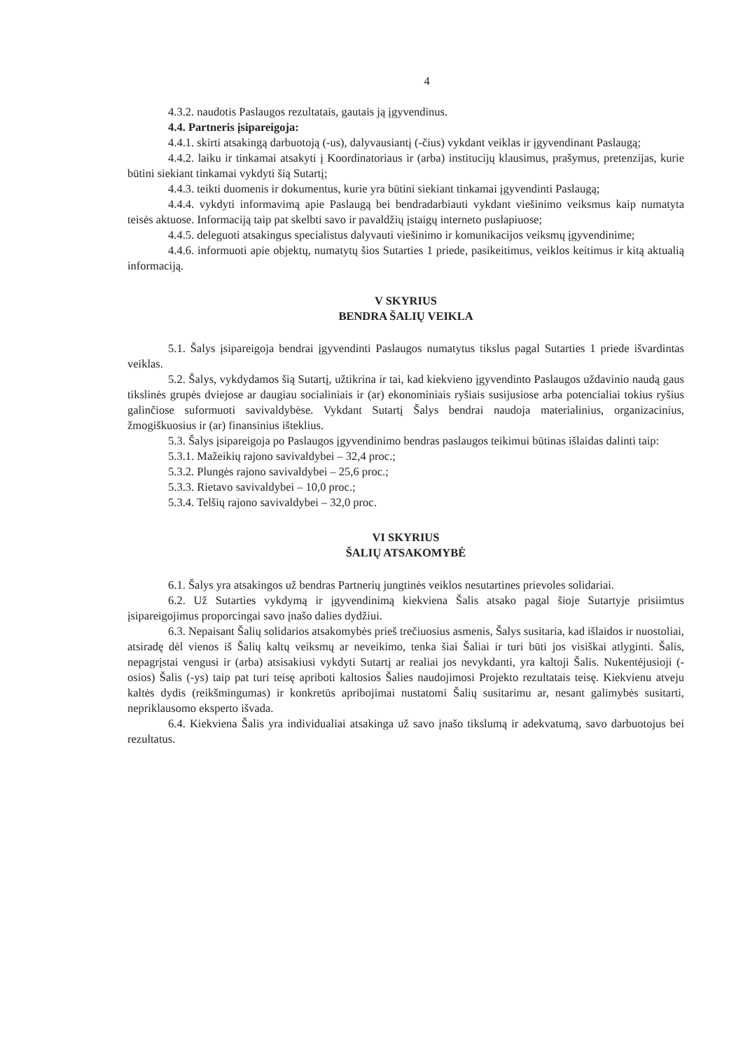4
4.3.2. naudotis Paslaugos rezultatais, gautais ją įgyvendinus.
4.4. Partneris įsipareigoja:
4.4.1. skirti atsakingą darbuotoją (-us), dalyvausiantį (-čius) vykdant veiklas ir įgyvendinant Paslaugą;
4.4.2. laiku ir tinkamai atsakyti į Koordinatoriaus ir (arba) institucijų klausimus, prašymus, pretenzijas, kurie būtini siekiant tinkamai vykdyti šią Sutartį;
4.4.3. teikti duomenis ir dokumentus, kurie yra būtini siekiant tinkamai įgyvendinti Paslaugą;
4.4.4. vykdyti informavimą apie Paslaugą bei bendradarbiauti vykdant viešinimo veiksmus kaip numatyta teisės aktuose. Informaciją taip pat skelbti savo ir pavaldžių įstaigų interneto puslapiuose;
4.4.5. deleguoti atsakingus specialistus dalyvauti viešinimo ir komunikacijos veiksmų įgyvendinime;
4.4.6. informuoti apie objektų, numatytų šios Sutarties 1 priede, pasikeitimus, veiklos keitimus ir kitą aktualią informaciją.
V SKYRIUS
BENDRA ŠALIŲ VEIKLA
5.1. Šalys įsipareigoja bendrai įgyvendinti Paslaugos numatytus tikslus pagal Sutarties 1 priede išvardintas veiklas.
5.2. Šalys, vykdydamos šią Sutartį, užtikrina ir tai, kad kiekvieno įgyvendinto Paslaugos uždavinio naudą gaus tikslinės grupės dviejose ar daugiau socialiniais ir (ar) ekonominiais ryšiais susijusiose arba potencialiai tokius ryšius galinčiose suformuoti savivaldybėse. Vykdant Sutartį Šalys bendrai naudoja materialinius, organizacinius, žmogiškuosius ir (ar) finansinius išteklius.
5.3. Šalys įsipareigoja po Paslaugos įgyvendinimo bendras paslaugos teikimui būtinas išlaidas dalinti taip:
5.3.1. Mažeikių rajono savivaldybei – 32,4 proc.;
5.3.2. Plungės rajono savivaldybei – 25,6 proc.;
5.3.3. Rietavo savivaldybei – 10,0 proc.;
5.3.4. Telšių rajono savivaldybei – 32,0 proc.
VI SKYRIUS
ŠALIŲ ATSAKOMYBĖ
6.1. Šalys yra atsakingos už bendras Partnerių jungtinės veiklos nesutartines prievoles solidariai.
6.2. Už Sutarties vykdymą ir įgyvendinimą kiekviena Šalis atsako pagal šioje Sutartyje prisiimtus įsipareigojimus proporcingai savo įnašo dalies dydžiui.
6.3. Nepaisant Šalių solidarios atsakomybės prieš trečiuosius asmenis, Šalys susitaria, kad išlaidos ir nuostoliai, atsiradę dėl vienos iš Šalių kaltų veiksmų ar neveikimo, tenka šiai Šaliai ir turi būti jos visiškai atlyginti. Šalis, nepagrįstai vengusi ir (arba) atsisakiusi vykdyti Sutartį ar realiai jos nevykdanti, yra kaltoji Šalis. Nukentėjusioji (-osios) Šalis (-ys) taip pat turi teisę apriboti kaltosios Šalies naudojimosi Projekto rezultatais teisę. Kiekvienu atveju kaltės dydis (reikšmingumas) ir konkretūs apribojimai nustatomi Šalių susitarimu ar, nesant galimybės susitarti, nepriklausomo eksperto išvada.
6.4. Kiekviena Šalis yra individualiai atsakinga už savo įnašo tikslumą ir adekvatumą, savo darbuotojus bei rezultatus.